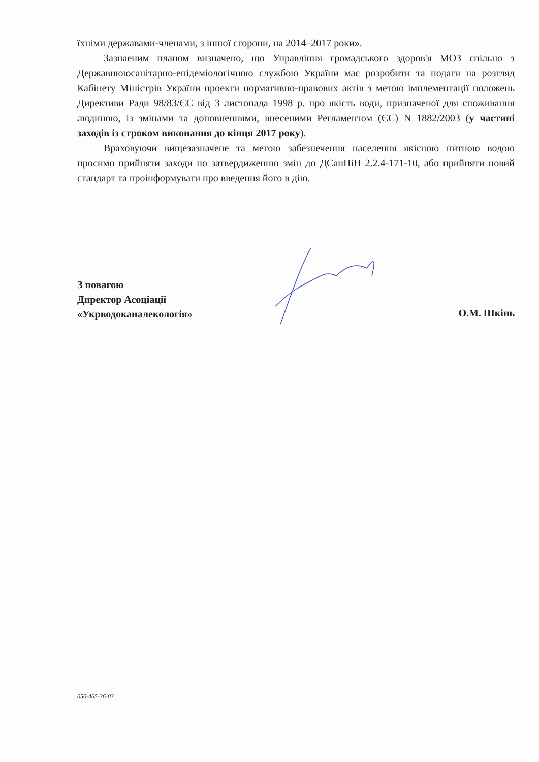їхніми державами-членами, з іншої сторони, на 2014–2017 роки».
Зазнаеним планом визначено, що Управління громадського здоров'я МОЗ спільно з Державнююсанітарно-епідеміологічною службою України має розробити та подати на розгляд Кабінету Міністрів України проекти нормативно-правових актів з метою імплементації положень Директиви Ради 98/83/ЄС від 3 листопада 1998 р. про якість води, призначеної для споживання людиною, із змінами та доповненнями, внесеними Регламентом (ЄС) N 1882/2003 (у частині заходів із строком виконання до кінця 2017 року).
Враховуючи вищезазначене та метою забезпечення населення якісною питною водою просимо прийняти заходи по затвердиженню змін до ДСанПіН 2.2.4-171-10, або прийняти новий стандарт та проінформувати про введення його в дію.
З повагою
Директор Асоціації
«Укрводоканалекологія»
О.М. Шкінь
050-465-36-03